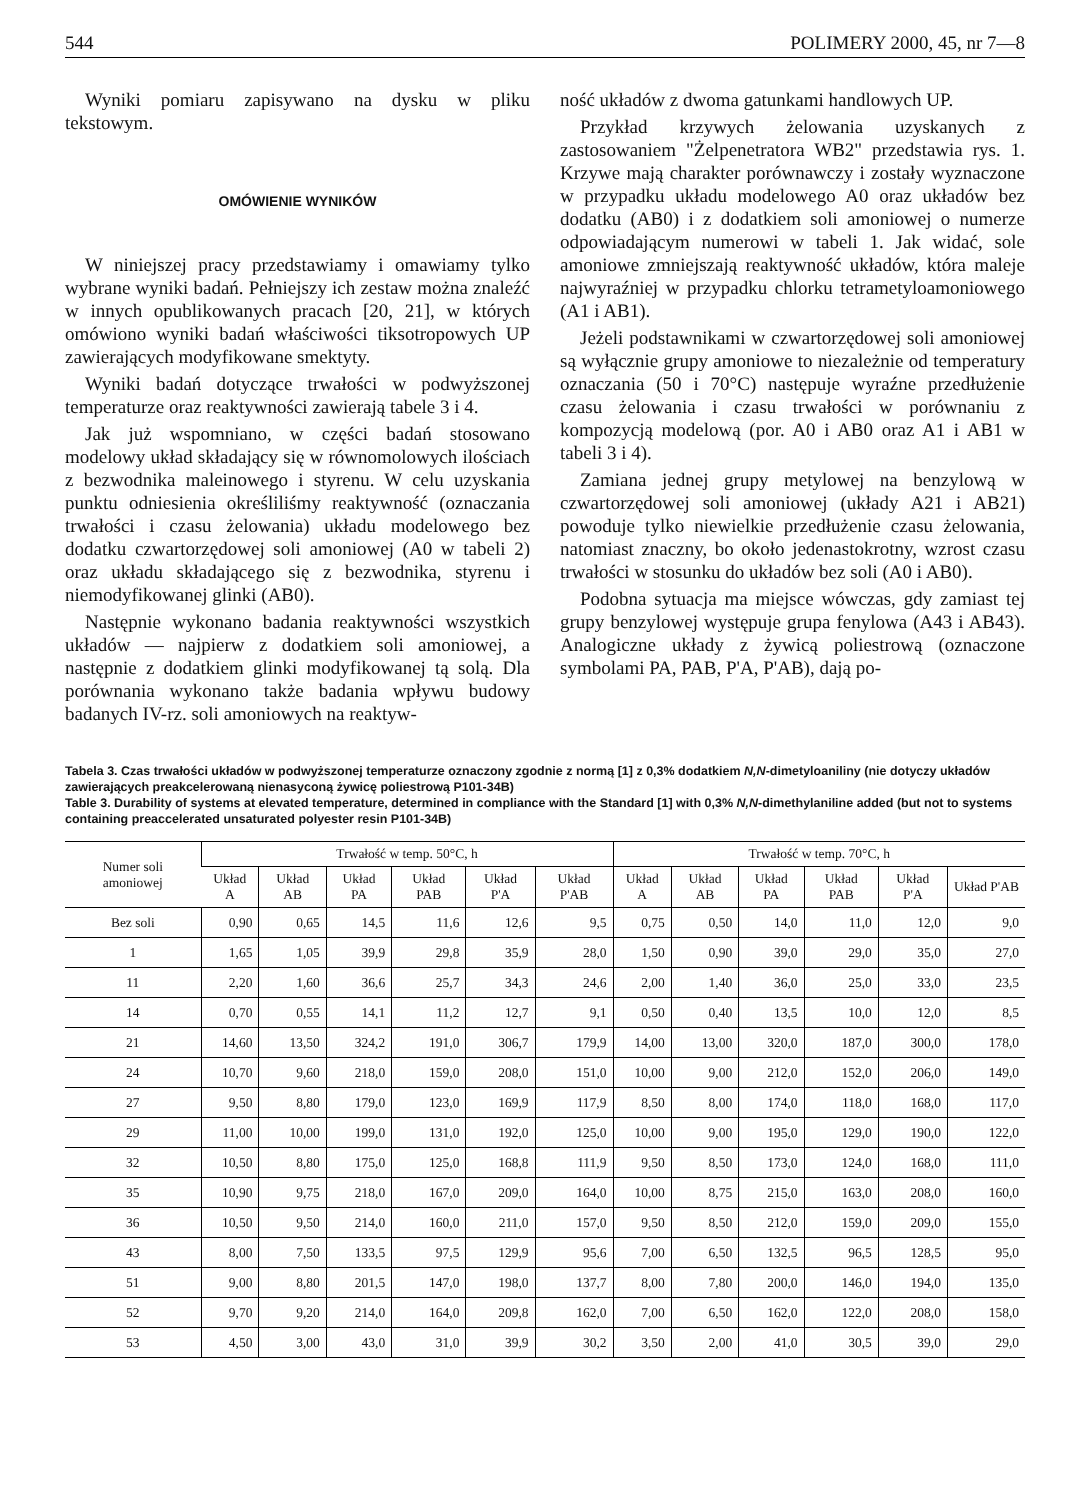544 POLIMERY 2000, 45, nr 7—8
Wyniki pomiaru zapisywano na dysku w pliku tekstowym.
OMÓWIENIE WYNIKÓW
W niniejszej pracy przedstawiamy i omawiamy tylko wybrane wyniki badań. Pełniejszy ich zestaw można znaleźć w innych opublikowanych pracach [20, 21], w których omówiono wyniki badań właściwości tiksotropowych UP zawierających modyfikowane smektyty.
Wyniki badań dotyczące trwałości w podwyższonej temperaturze oraz reaktywności zawierają tabele 3 i 4.
Jak już wspomniano, w części badań stosowano modelowy układ składający się w równomolowych ilościach z bezwodnika maleinowego i styrenu. W celu uzyskania punktu odniesienia określiliśmy reaktywność (oznaczania trwałości i czasu żelowania) układu modelowego bez dodatku czwartorzędowej soli amoniowej (A0 w tabeli 2) oraz układu składającego się z bezwodnika, styrenu i niemodyfikowanej glinki (AB0).
Następnie wykonano badania reaktywności wszystkich układów — najpierw z dodatkiem soli amoniowej, a następnie z dodatkiem glinki modyfikowanej tą solą. Dla porównania wykonano także badania wpływu budowy badanych IV-rz. soli amoniowych na reaktyw-
ność układów z dwoma gatunkami handlowych UP.
Przykład krzywych żelowania uzyskanych z zastosowaniem "Żelpenetratora WB2" przedstawia rys. 1. Krzywe mają charakter porównawczy i zostały wyznaczone w przypadku układu modelowego A0 oraz układów bez dodatku (AB0) i z dodatkiem soli amoniowej o numerze odpowiadającym numerowi w tabeli 1. Jak widać, sole amoniowe zmniejszają reaktywność układów, która maleje najwyraźniej w przypadku chlorku tetrametyloamoniowego (A1 i AB1).
Jeżeli podstawnikami w czwartorzędowej soli amoniowej są wyłącznie grupy amoniowe to niezależnie od temperatury oznaczania (50 i 70°C) następuje wyraźne przedłużenie czasu żelowania i czasu trwałości w porównaniu z kompozycją modelową (por. A0 i AB0 oraz A1 i AB1 w tabeli 3 i 4).
Zamiana jednej grupy metylowej na benzylową w czwartorzędowej soli amoniowej (układy A21 i AB21) powoduje tylko niewielkie przedłużenie czasu żelowania, natomiast znaczny, bo około jedenastokrotny, wzrost czasu trwałości w stosunku do układów bez soli (A0 i AB0).
Podobna sytuacja ma miejsce wówczas, gdy zamiast tej grupy benzylowej występuje grupa fenylowa (A43 i AB43). Analogiczne układy z żywicą poliestrową (oznaczone symbolami PA, PAB, P'A, P'AB), dają po-
Tabela 3. Czas trwałości układów w podwyższonej temperaturze oznaczony zgodnie z normą [1] z 0,3% dodatkiem N,N-dimetyloaniliny (nie dotyczy układów zawierających preakcelerowaną nienasyconą żywicę poliestrową P101-34B)
Table 3. Durability of systems at elevated temperature, determined in compliance with the Standard [1] with 0,3% N,N-dimethylaniline added (but not to systems containing preaccelerated unsaturated polyester resin P101-34B)
| Numer soli amoniowej | Trwałość w temp. 50°C, h | | | | | | Trwałość w temp. 70°C, h | | | | | |
| --- | --- | --- | --- | --- | --- | --- | --- | --- | --- | --- | --- | --- |
| | Układ A | Układ AB | Układ PA | Układ PAB | Układ P'A | Układ P'AB | Układ A | Układ AB | Układ PA | Układ PAB | Układ P'A | Układ P'AB |
| Bez soli | 0,90 | 0,65 | 14,5 | 11,6 | 12,6 | 9,5 | 0,75 | 0,50 | 14,0 | 11,0 | 12,0 | 9,0 |
| 1 | 1,65 | 1,05 | 39,9 | 29,8 | 35,9 | 28,0 | 1,50 | 0,90 | 39,0 | 29,0 | 35,0 | 27,0 |
| 11 | 2,20 | 1,60 | 36,6 | 25,7 | 34,3 | 24,6 | 2,00 | 1,40 | 36,0 | 25,0 | 33,0 | 23,5 |
| 14 | 0,70 | 0,55 | 14,1 | 11,2 | 12,7 | 9,1 | 0,50 | 0,40 | 13,5 | 10,0 | 12,0 | 8,5 |
| 21 | 14,60 | 13,50 | 324,2 | 191,0 | 306,7 | 179,9 | 14,00 | 13,00 | 320,0 | 187,0 | 300,0 | 178,0 |
| 24 | 10,70 | 9,60 | 218,0 | 159,0 | 208,0 | 151,0 | 10,00 | 9,00 | 212,0 | 152,0 | 206,0 | 149,0 |
| 27 | 9,50 | 8,80 | 179,0 | 123,0 | 169,9 | 117,9 | 8,50 | 8,00 | 174,0 | 118,0 | 168,0 | 117,0 |
| 29 | 11,00 | 10,00 | 199,0 | 131,0 | 192,0 | 125,0 | 10,00 | 9,00 | 195,0 | 129,0 | 190,0 | 122,0 |
| 32 | 10,50 | 8,80 | 175,0 | 125,0 | 168,8 | 111,9 | 9,50 | 8,50 | 173,0 | 124,0 | 168,0 | 111,0 |
| 35 | 10,90 | 9,75 | 218,0 | 167,0 | 209,0 | 164,0 | 10,00 | 8,75 | 215,0 | 163,0 | 208,0 | 160,0 |
| 36 | 10,50 | 9,50 | 214,0 | 160,0 | 211,0 | 157,0 | 9,50 | 8,50 | 212,0 | 159,0 | 209,0 | 155,0 |
| 43 | 8,00 | 7,50 | 133,5 | 97,5 | 129,9 | 95,6 | 7,00 | 6,50 | 132,5 | 96,5 | 128,5 | 95,0 |
| 51 | 9,00 | 8,80 | 201,5 | 147,0 | 198,0 | 137,7 | 8,00 | 7,80 | 200,0 | 146,0 | 194,0 | 135,0 |
| 52 | 9,70 | 9,20 | 214,0 | 164,0 | 209,8 | 162,0 | 7,00 | 6,50 | 162,0 | 122,0 | 208,0 | 158,0 |
| 53 | 4,50 | 3,00 | 43,0 | 31,0 | 39,9 | 30,2 | 3,50 | 2,00 | 41,0 | 30,5 | 39,0 | 29,0 |